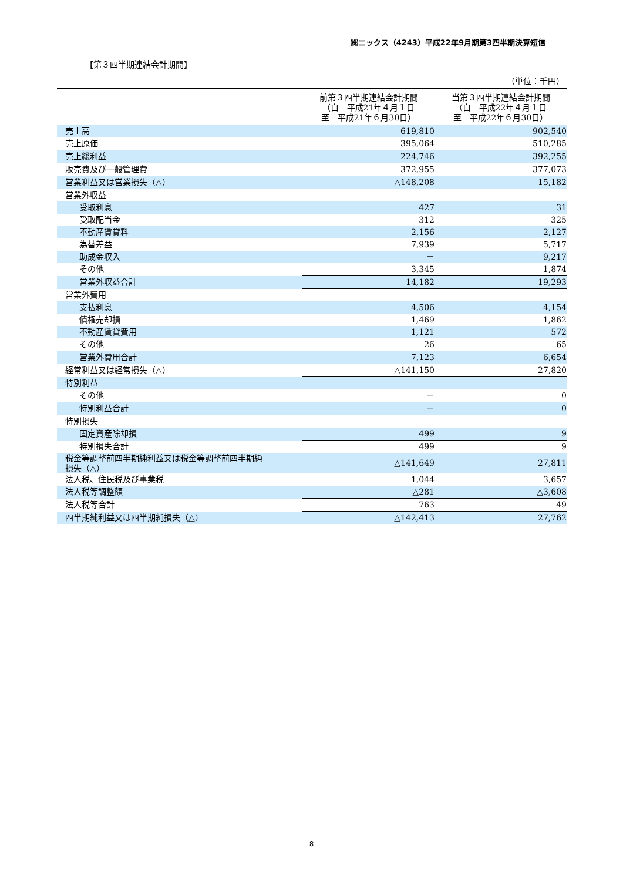㈱ニックス（4243）平成22年9月期第3四半期決算短信
【第３四半期連結会計期間】
（単位：千円）
| | 前第３四半期連結会計期間 （自 平成21年４月１日 至 平成21年６月30日） | 当第３四半期連結会計期間 （自 平成22年４月１日 至 平成22年６月30日） |
| --- | --- | --- |
| 売上高 | 619,810 | 902,540 |
| 売上原価 | 395,064 | 510,285 |
| 売上総利益 | 224,746 | 392,255 |
| 販売費及び一般管理費 | 372,955 | 377,073 |
| 営業利益又は営業損失（△） | △148,208 | 15,182 |
| 営業外収益 | | |
| 受取利息 | 427 | 31 |
| 受取配当金 | 312 | 325 |
| 不動産賃貸料 | 2,156 | 2,127 |
| 為替差益 | 7,939 | 5,717 |
| 助成金収入 | － | 9,217 |
| その他 | 3,345 | 1,874 |
| 営業外収益合計 | 14,182 | 19,293 |
| 営業外費用 | | |
| 支払利息 | 4,506 | 4,154 |
| 債権売却損 | 1,469 | 1,862 |
| 不動産賃貸費用 | 1,121 | 572 |
| その他 | 26 | 65 |
| 営業外費用合計 | 7,123 | 6,654 |
| 経常利益又は経常損失（△） | △141,150 | 27,820 |
| 特別利益 | | |
| その他 | － | 0 |
| 特別利益合計 | － | 0 |
| 特別損失 | | |
| 固定資産除却損 | 499 | 9 |
| 特別損失合計 | 499 | 9 |
| 税金等調整前四半期純利益又は税金等調整前四半期純 損失（△） | △141,649 | 27,811 |
| 法人税、住民税及び事業税 | 1,044 | 3,657 |
| 法人税等調整額 | △281 | △3,608 |
| 法人税等合計 | 763 | 49 |
| 四半期純利益又は四半期純損失（△） | △142,413 | 27,762 |
8